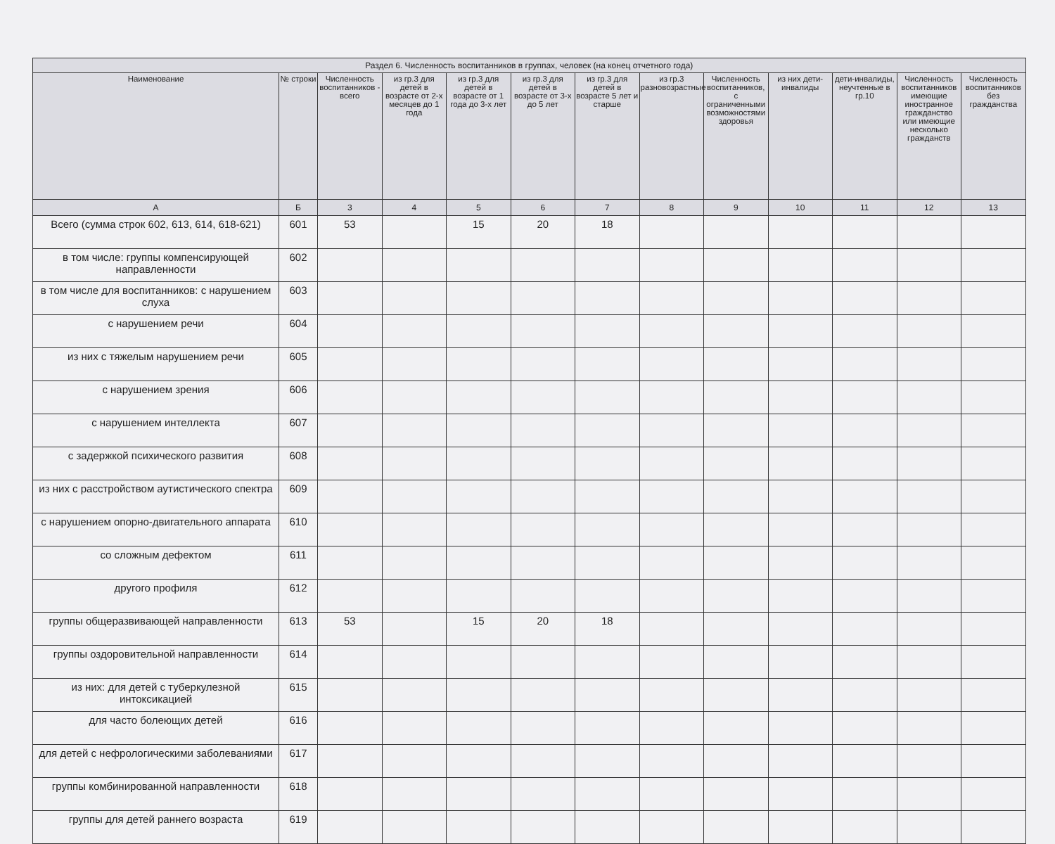| Раздел 6. Численность воспитанников в группах, человек (на конец отчетного года) | | | | | | | | | | | | |
| --- | --- | --- | --- | --- | --- | --- | --- | --- | --- | --- | --- | --- |
| Наименование | № строки | Численность воспитанников - всего | из гр.3 для детей в возрасте от 2-х месяцев до 1 года | из гр.3 для детей в возрасте от 1 года до 3-х лет | из гр.3 для детей в возрасте от 3-х до 5 лет | из гр.3 для детей в возрасте 5 лет и старше | из гр.3 разновозрастные | Численность воспитанников, с ограниченными возможностями здоровья | из них дети-инвалиды | дети-инвалиды, неучтенные в гр.10 | Численность воспитанников имеющие иностранное гражданство или имеющие несколько гражданств | Численность воспитанников без гражданства |
| А | Б | 3 | 4 | 5 | 6 | 7 | 8 | 9 | 10 | 11 | 12 | 13 |
| Всего (сумма строк 602, 613, 614, 618-621) | 601 | 53 | | 15 | 20 | 18 | | | | | | |
| в том числе: группы компенсирующей направленности | 602 | | | | | | | | | | | |
| в том числе для воспитанников: с нарушением слуха | 603 | | | | | | | | | | | |
| с нарушением речи | 604 | | | | | | | | | | | |
| из них с тяжелым нарушением речи | 605 | | | | | | | | | | | |
| с нарушением зрения | 606 | | | | | | | | | | | |
| с нарушением интеллекта | 607 | | | | | | | | | | | |
| с задержкой психического развития | 608 | | | | | | | | | | | |
| из них с расстройством аутистического спектра | 609 | | | | | | | | | | | |
| с нарушением опорно-двигательного аппарата | 610 | | | | | | | | | | | |
| со сложным дефектом | 611 | | | | | | | | | | | |
| другого профиля | 612 | | | | | | | | | | | |
| группы общеразвивающей направленности | 613 | 53 | | 15 | 20 | 18 | | | | | | |
| группы оздоровительной направленности | 614 | | | | | | | | | | | |
| из них: для детей с туберкулезной интоксикацией | 615 | | | | | | | | | | | |
| для часто болеющих детей | 616 | | | | | | | | | | | |
| для детей с нефрологическими заболеваниями | 617 | | | | | | | | | | | |
| группы комбинированной направленности | 618 | | | | | | | | | | | |
| группы для детей раннего возраста | 619 | | | | | | | | | | | |